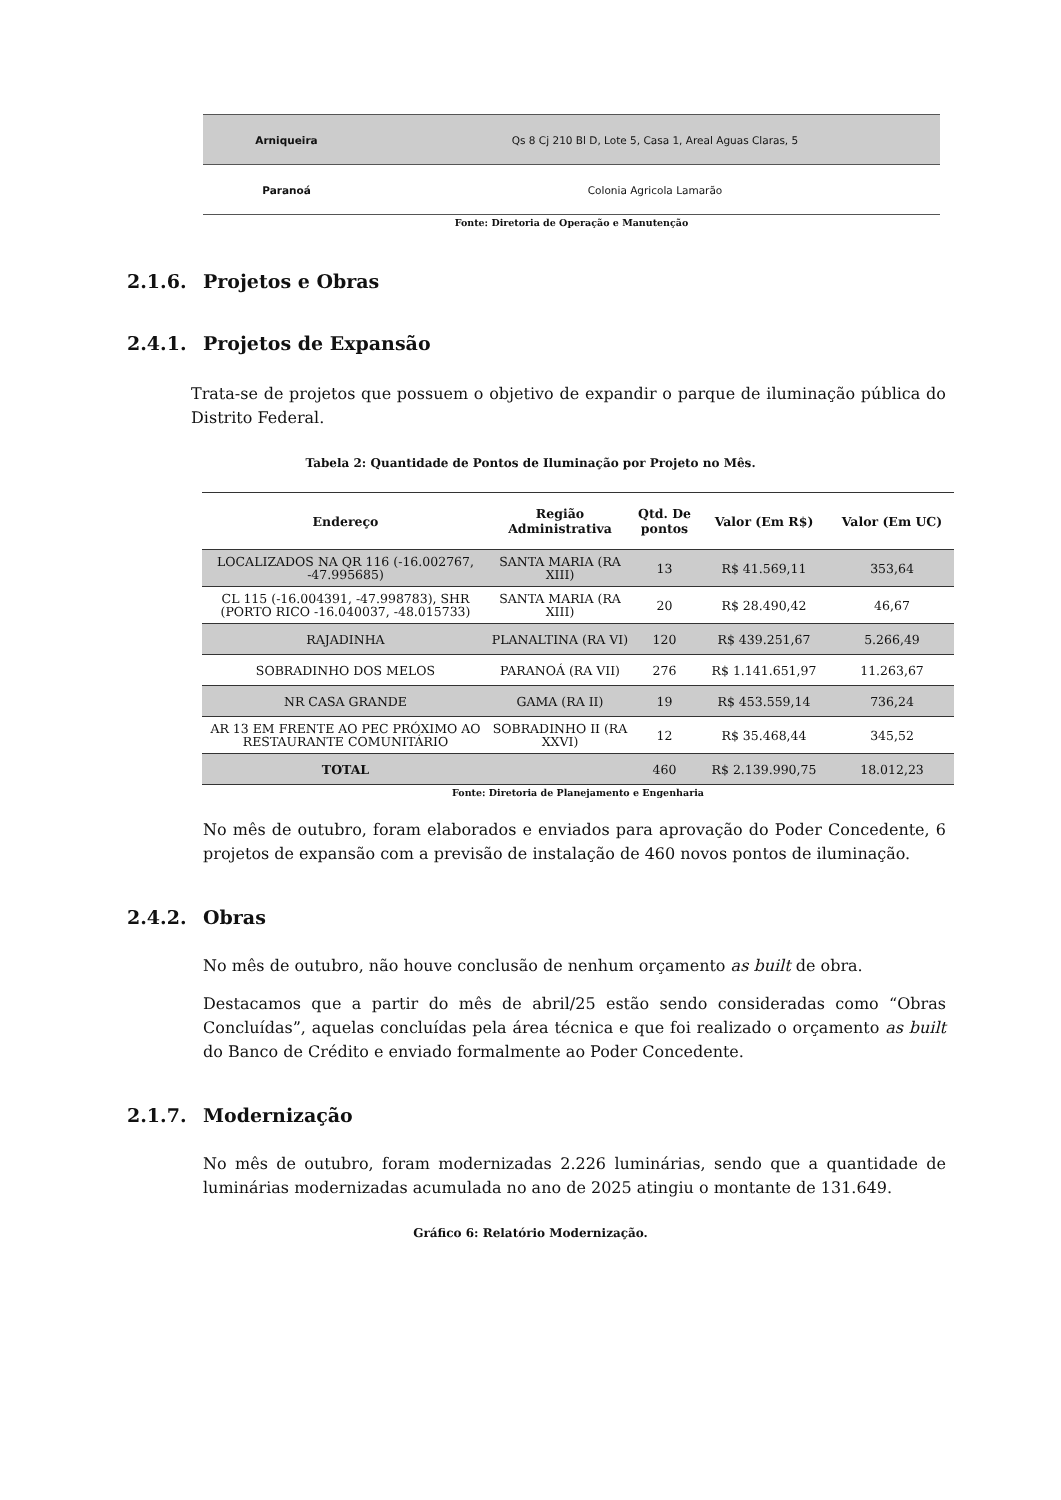| Arniqueira | Qs 8 Cj 210 Bl D, Lote 5, Casa 1, Areal Aguas Claras, 5 |
| Paranoá | Colonia Agricola Lamarão |
Fonte: Diretoria de Operação e Manutenção
2.1.6. Projetos e Obras
2.4.1. Projetos de Expansão
Trata-se de projetos que possuem o objetivo de expandir o parque de iluminação pública do Distrito Federal.
Tabela 2: Quantidade de Pontos de Iluminação por Projeto no Mês.
| Endereço | Região Administrativa | Qtd. De pontos | Valor (Em R$) | Valor (Em UC) |
| --- | --- | --- | --- | --- |
| LOCALIZADOS NA QR 116 (-16.002767, -47.995685) | SANTA MARIA (RA XIII) | 13 | R$ 41.569,11 | 353,64 |
| CL 115 (-16.004391, -47.998783), SHR (PORTO RICO -16.040037, -48.015733) | SANTA MARIA (RA XIII) | 20 | R$ 28.490,42 | 46,67 |
| RAJADINHA | PLANALTINA (RA VI) | 120 | R$ 439.251,67 | 5.266,49 |
| SOBRADINHO DOS MELOS | PARANOÁ (RA VII) | 276 | R$ 1.141.651,97 | 11.263,67 |
| NR CASA GRANDE | GAMA (RA II) | 19 | R$ 453.559,14 | 736,24 |
| AR 13 EM FRENTE AO PEC PRÓXIMO AO RESTAURANTE COMUNITÁRIO | SOBRADINHO II (RA XXVI) | 12 | R$ 35.468,44 | 345,52 |
| TOTAL | | 460 | R$ 2.139.990,75 | 18.012,23 |
Fonte: Diretoria de Planejamento e Engenharia
No mês de outubro, foram elaborados e enviados para aprovação do Poder Concedente, 6 projetos de expansão com a previsão de instalação de 460 novos pontos de iluminação.
2.4.2. Obras
No mês de outubro, não houve conclusão de nenhum orçamento as built de obra.
Destacamos que a partir do mês de abril/25 estão sendo consideradas como “Obras Concluídas”, aquelas concluídas pela área técnica e que foi realizado o orçamento as built do Banco de Crédito e enviado formalmente ao Poder Concedente.
2.1.7. Modernização
No mês de outubro, foram modernizadas 2.226 luminárias, sendo que a quantidade de luminárias modernizadas acumulada no ano de 2025 atingiu o montante de 131.649.
Gráfico 6: Relatório Modernização.